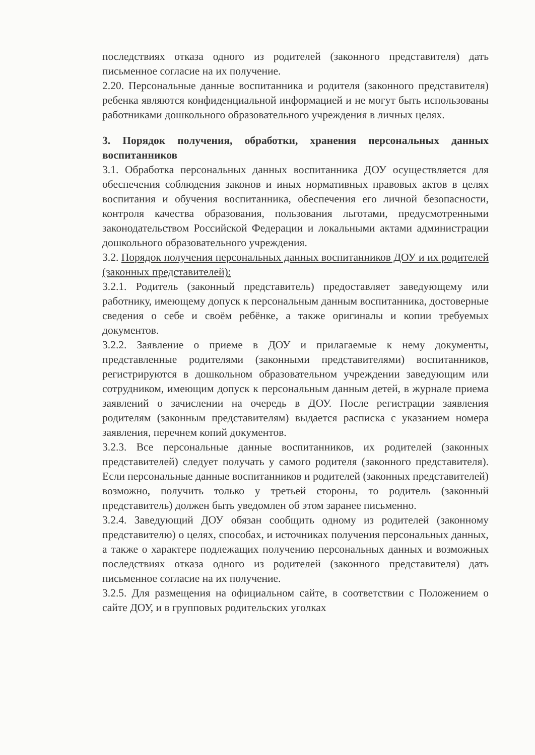последствиях отказа одного из родителей (законного представителя) дать письменное согласие на их получение.
2.20. Персональные данные воспитанника и родителя (законного представителя) ребенка являются конфиденциальной информацией и не могут быть использованы работниками дошкольного образовательного учреждения в личных целях.
3. Порядок получения, обработки, хранения персональных данных воспитанников
3.1. Обработка персональных данных воспитанника ДОУ осуществляется для обеспечения соблюдения законов и иных нормативных правовых актов в целях воспитания и обучения воспитанника, обеспечения его личной безопасности, контроля качества образования, пользования льготами, предусмотренными законодательством Российской Федерации и локальными актами администрации дошкольного образовательного учреждения.
3.2. Порядок получения персональных данных воспитанников ДОУ и их родителей (законных представителей):
3.2.1. Родитель (законный представитель) предоставляет заведующему или работнику, имеющему допуск к персональным данным воспитанника, достоверные сведения о себе и своём ребёнке, а также оригиналы и копии требуемых документов.
3.2.2. Заявление о приеме в ДОУ и прилагаемые к нему документы, представленные родителями (законными представителями) воспитанников, регистрируются в дошкольном образовательном учреждении заведующим или сотрудником, имеющим допуск к персональным данным детей, в журнале приема заявлений о зачислении на очередь в ДОУ. После регистрации заявления родителям (законным представителям) выдается расписка с указанием номера заявления, перечнем копий документов.
3.2.3. Все персональные данные воспитанников, их родителей (законных представителей) следует получать у самого родителя (законного представителя). Если персональные данные воспитанников и родителей (законных представителей) возможно, получить только у третьей стороны, то родитель (законный представитель) должен быть уведомлен об этом заранее письменно.
3.2.4. Заведующий ДОУ обязан сообщить одному из родителей (законному представителю) о целях, способах, и источниках получения персональных данных, а также о характере подлежащих получению персональных данных и возможных последствиях отказа одного из родителей (законного представителя) дать письменное согласие на их получение.
3.2.5. Для размещения на официальном сайте, в соответствии с Положением о сайте ДОУ, и в групповых родительских уголках